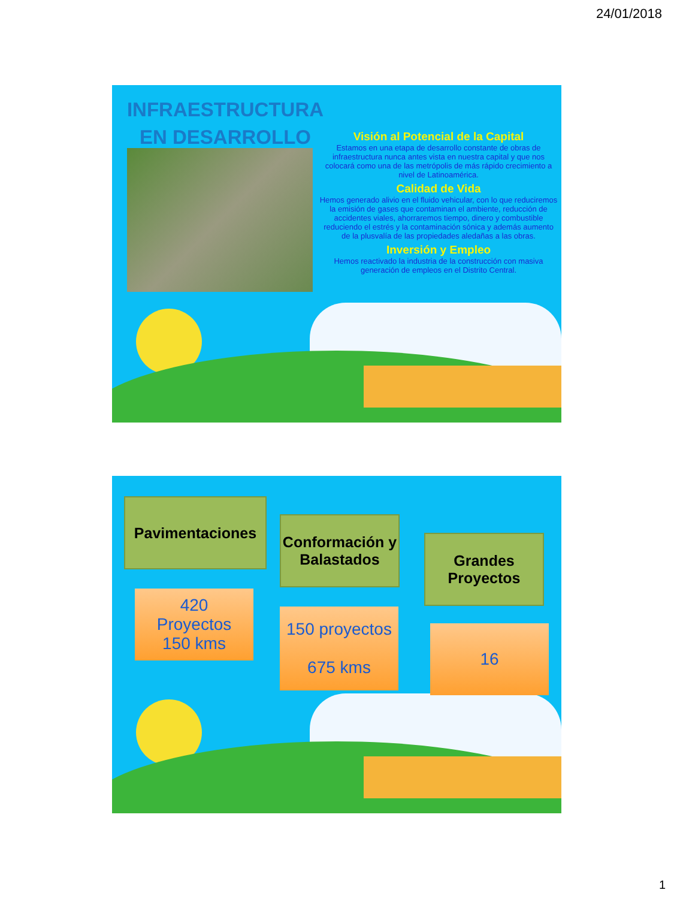24/01/2018
INFRAESTRUCTURA EN DESARROLLO
Visión al Potencial de la Capital
Estamos en una etapa de desarrollo constante de obras de infraestructura nunca antes vista en nuestra capital y que nos colocará como una de las metrópolis de más rápido crecimiento a nivel de Latinoamérica.
Calidad de Vida
Hemos generado alivio en el fluido vehicular, con lo que reduciremos la emisión de gases que contaminan el ambiente, reducción de accidentes viales, ahorraremos tiempo, dinero y combustible reduciendo el estrés y la contaminación sónica y además aumento de la plusvalía de las propiedades aledañas a las obras.
Inversión y Empleo
Hemos reactivado la industria de la construcción con masiva generación de empleos en el Distrito Central.
Pavimentaciones
Conformación y Balastados
Grandes Proyectos
420
Proyectos
150 kms
150 proyectos
675 kms
16
1